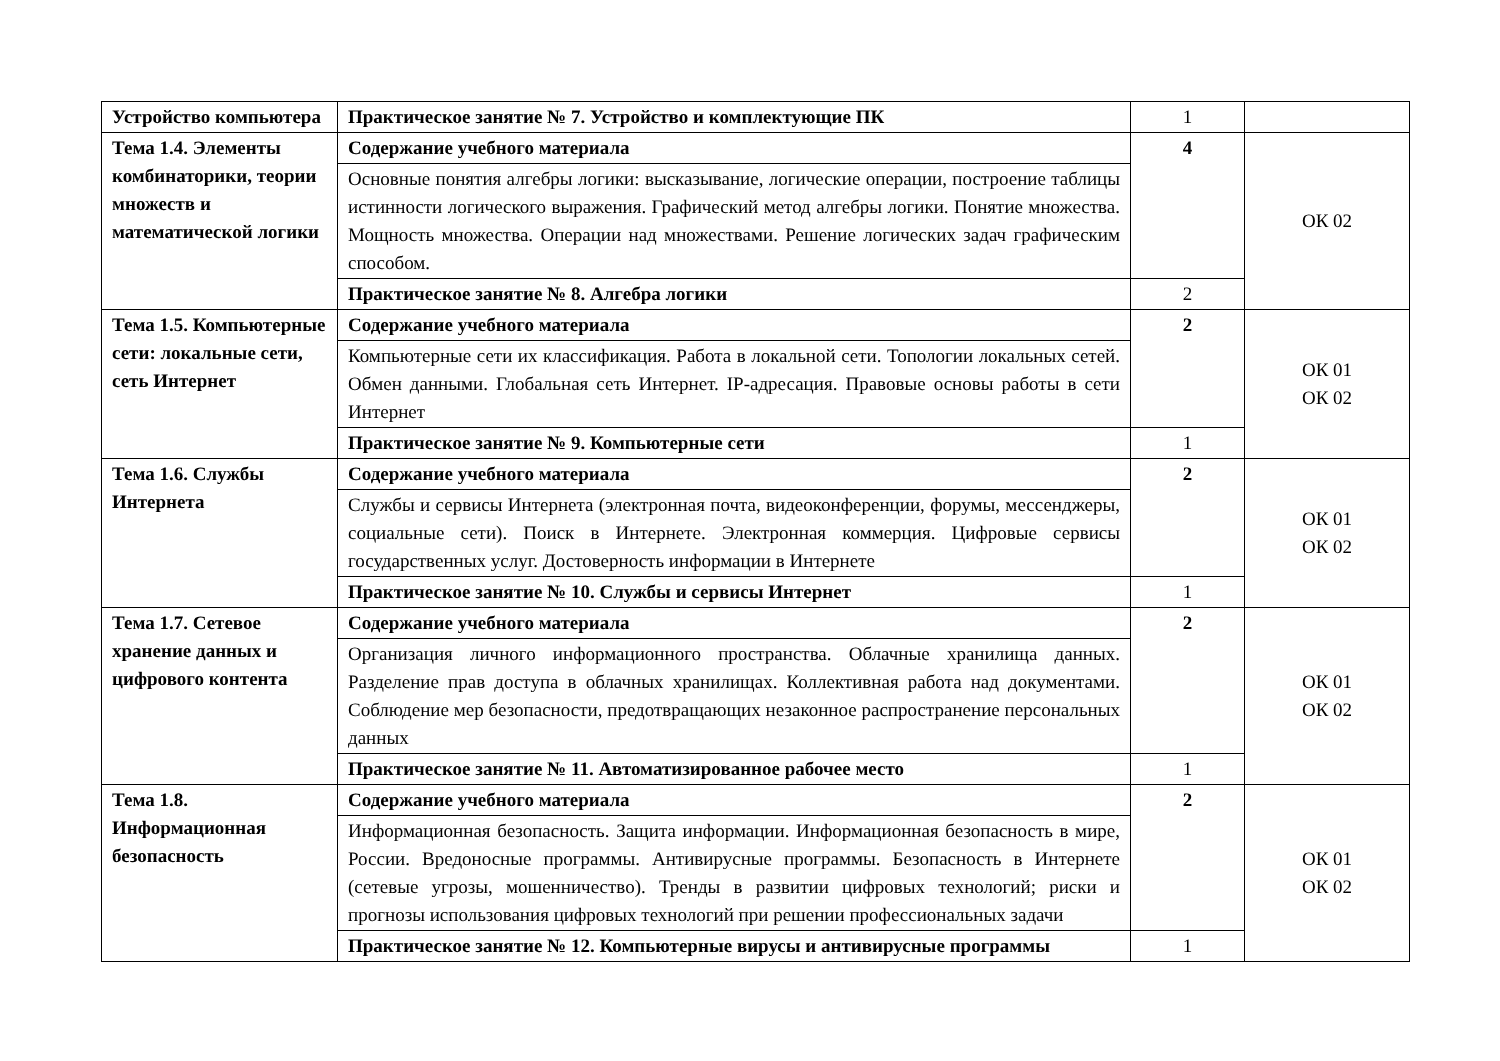| Устройство компьютера | Практическое занятие № 7. Устройство и комплектующие ПК | 1 | |
| Тема 1.4. Элементы комбинаторики, теории множеств и математической логики | Содержание учебного материала | 4 | ОК 02 |
| | Основные понятия алгебры логики: высказывание, логические операции, построение таблицы истинности логического выражения. Графический метод алгебры логики. Понятие множества. Мощность множества. Операции над множествами. Решение логических задач графическим способом. | | |
| | Практическое занятие № 8. Алгебра логики | 2 | |
| Тема 1.5. Компьютерные сети: локальные сети, сеть Интернет | Содержание учебного материала | 2 | ОК 01 ОК 02 |
| | Компьютерные сети их классификация. Работа в локальной сети. Топологии локальных сетей. Обмен данными. Глобальная сеть Интернет. IP-адресация. Правовые основы работы в сети Интернет | | |
| | Практическое занятие № 9. Компьютерные сети | 1 | |
| Тема 1.6. Службы Интернета | Содержание учебного материала | 2 | ОК 01 ОК 02 |
| | Службы и сервисы Интернета (электронная почта, видеоконференции, форумы, мессенджеры, социальные сети). Поиск в Интернете. Электронная коммерция. Цифровые сервисы государственных услуг. Достоверность информации в Интернете | | |
| | Практическое занятие № 10. Службы и сервисы Интернет | 1 | |
| Тема 1.7. Сетевое хранение данных и цифрового контента | Содержание учебного материала | 2 | ОК 01 ОК 02 |
| | Организация личного информационного пространства. Облачные хранилища данных. Разделение прав доступа в облачных хранилищах. Коллективная работа над документами. Соблюдение мер безопасности, предотвращающих незаконное распространение персональных данных | | |
| | Практическое занятие № 11. Автоматизированное рабочее место | 1 | |
| Тема 1.8. Информационная безопасность | Содержание учебного материала | 2 | ОК 01 ОК 02 |
| | Информационная безопасность. Защита информации. Информационная безопасность в мире, России. Вредоносные программы. Антивирусные программы. Безопасность в Интернете (сетевые угрозы, мошенничество). Тренды в развитии цифровых технологий; риски и прогнозы использования цифровых технологий при решении профессиональных задачи | | |
| | Практическое занятие № 12. Компьютерные вирусы и антивирусные программы | 1 | |